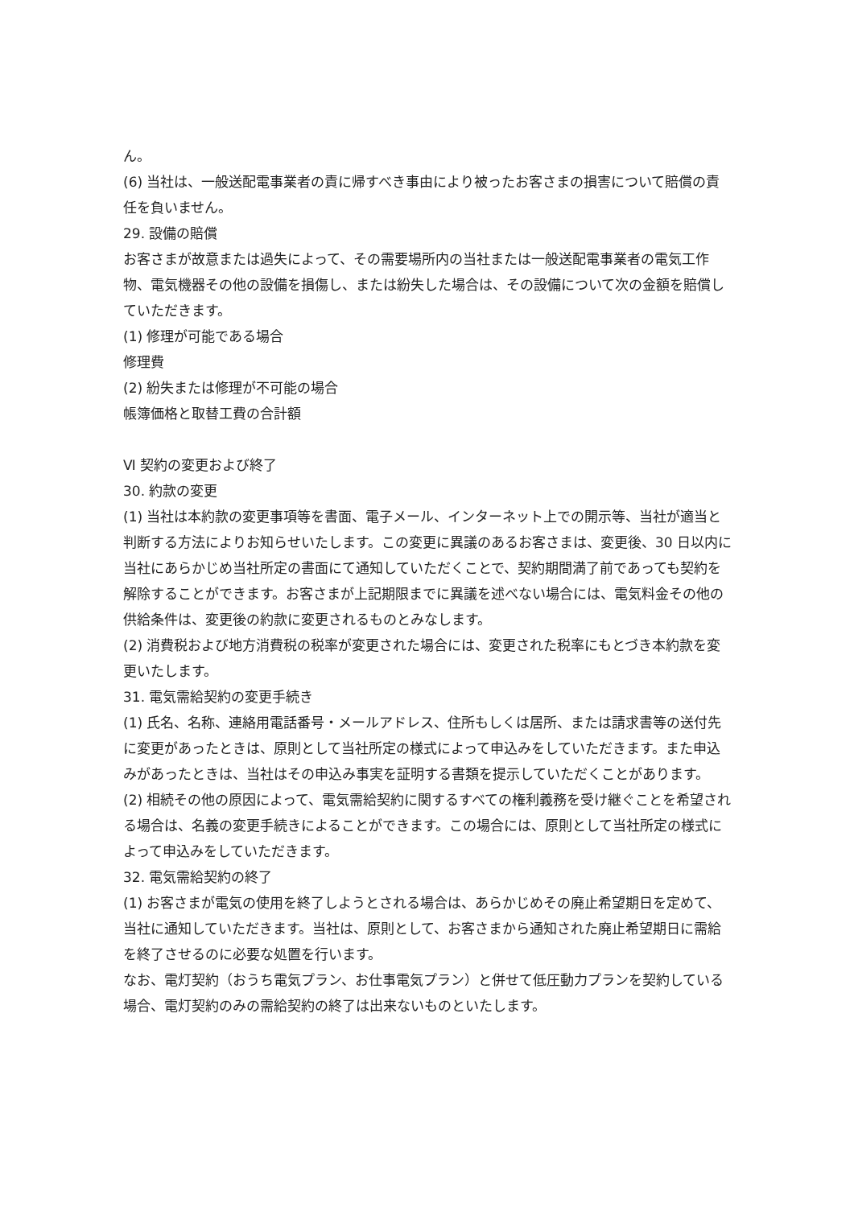ん。
(6) 当社は、一般送配電事業者の責に帰すべき事由により被ったお客さまの損害について賠償の責任を負いません。
29. 設備の賠償
お客さまが故意または過失によって、その需要場所内の当社または一般送配電事業者の電気工作物、電気機器その他の設備を損傷し、または紛失した場合は、その設備について次の金額を賠償していただきます。
(1) 修理が可能である場合
修理費
(2) 紛失または修理が不可能の場合
帳簿価格と取替工費の合計額
Ⅵ 契約の変更および終了
30. 約款の変更
(1) 当社は本約款の変更事項等を書面、電子メール、インターネット上での開示等、当社が適当と判断する方法によりお知らせいたします。この変更に異議のあるお客さまは、変更後、30 日以内に当社にあらかじめ当社所定の書面にて通知していただくことで、契約期間満了前であっても契約を解除することができます。お客さまが上記期限までに異議を述べない場合には、電気料金その他の供給条件は、変更後の約款に変更されるものとみなします。
(2) 消費税および地方消費税の税率が変更された場合には、変更された税率にもとづき本約款を変更いたします。
31. 電気需給契約の変更手続き
(1) 氏名、名称、連絡用電話番号・メールアドレス、住所もしくは居所、または請求書等の送付先に変更があったときは、原則として当社所定の様式によって申込みをしていただきます。また申込みがあったときは、当社はその申込み事実を証明する書類を提示していただくことがあります。
(2) 相続その他の原因によって、電気需給契約に関するすべての権利義務を受け継ぐことを希望される場合は、名義の変更手続きによることができます。この場合には、原則として当社所定の様式によって申込みをしていただきます。
32. 電気需給契約の終了
(1) お客さまが電気の使用を終了しようとされる場合は、あらかじめその廃止希望期日を定めて、当社に通知していただきます。当社は、原則として、お客さまから通知された廃止希望期日に需給を終了させるのに必要な処置を行います。
なお、電灯契約（おうち電気プラン、お仕事電気プラン）と併せて低圧動力プランを契約している場合、電灯契約のみの需給契約の終了は出来ないものといたします。